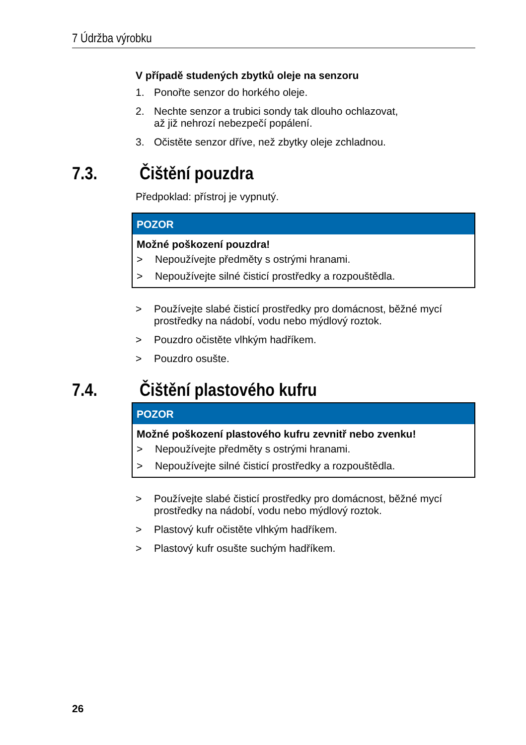7 Údržba výrobku
V případě studených zbytků oleje na senzoru
1. Ponořte senzor do horkého oleje.
2. Nechte senzor a trubici sondy tak dlouho ochlazovat,
až již nehrozí nebezpečí popálení.
3. Očistěte senzor dříve, než zbytky oleje zchladnou.
7.3. Čištění pouzdra
Předpoklad: přístroj je vypnutý.
POZOR
Možné poškození pouzdra!
> Nepoužívejte předměty s ostrými hranami.
> Nepoužívejte silné čisticí prostředky a rozpouštědla.
> Používejte slabé čisticí prostředky pro domácnost, běžné mycí prostředky na nádobí, vodu nebo mýdlový roztok.
> Pouzdro očistěte vlhkým hadříkem.
> Pouzdro osušte.
7.4. Čištění plastového kufru
POZOR
Možné poškození plastového kufru zevnitř nebo zvenku!
> Nepoužívejte předměty s ostrými hranami.
> Nepoužívejte silné čisticí prostředky a rozpouštědla.
> Používejte slabé čisticí prostředky pro domácnost, běžné mycí prostředky na nádobí, vodu nebo mýdlový roztok.
> Plastový kufr očistěte vlhkým hadříkem.
> Plastový kufr osušte suchým hadříkem.
26